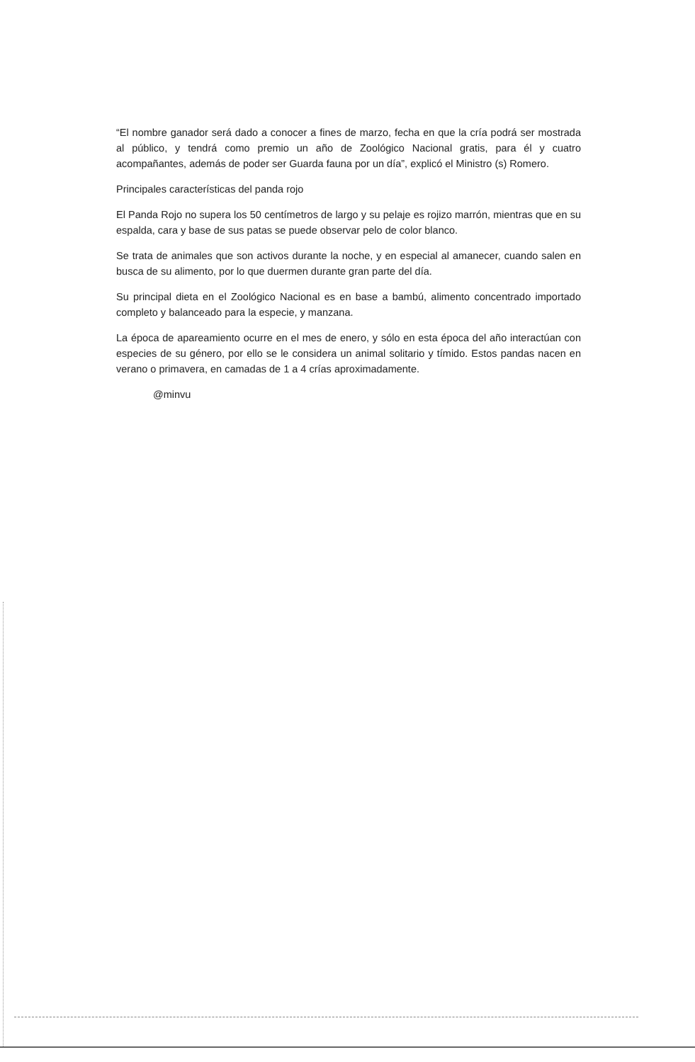“El nombre ganador será dado a conocer a fines de marzo, fecha en que la cría podrá ser mostrada al público, y tendrá como premio un año de Zoológico Nacional gratis, para él y cuatro acompañantes, además de poder ser Guarda fauna por un día”, explicó el Ministro (s) Romero.
Principales características del panda rojo
El Panda Rojo no supera los 50 centímetros de largo y su pelaje es rojizo marrón, mientras que en su espalda, cara y base de sus patas se puede observar pelo de color blanco.
Se trata de animales que son activos durante la noche, y en especial al amanecer, cuando salen en busca de su alimento, por lo que duermen durante gran parte del día.
Su principal dieta en el Zoológico Nacional es en base a bambú, alimento concentrado importado completo y balanceado para la especie, y manzana.
La época de apareamiento ocurre en el mes de enero, y sólo en esta época del año interactúan con especies de su género, por ello se le considera un animal solitario y tímido. Estos pandas nacen en verano o primavera, en camadas de 1 a 4 crías aproximadamente.
@minvu